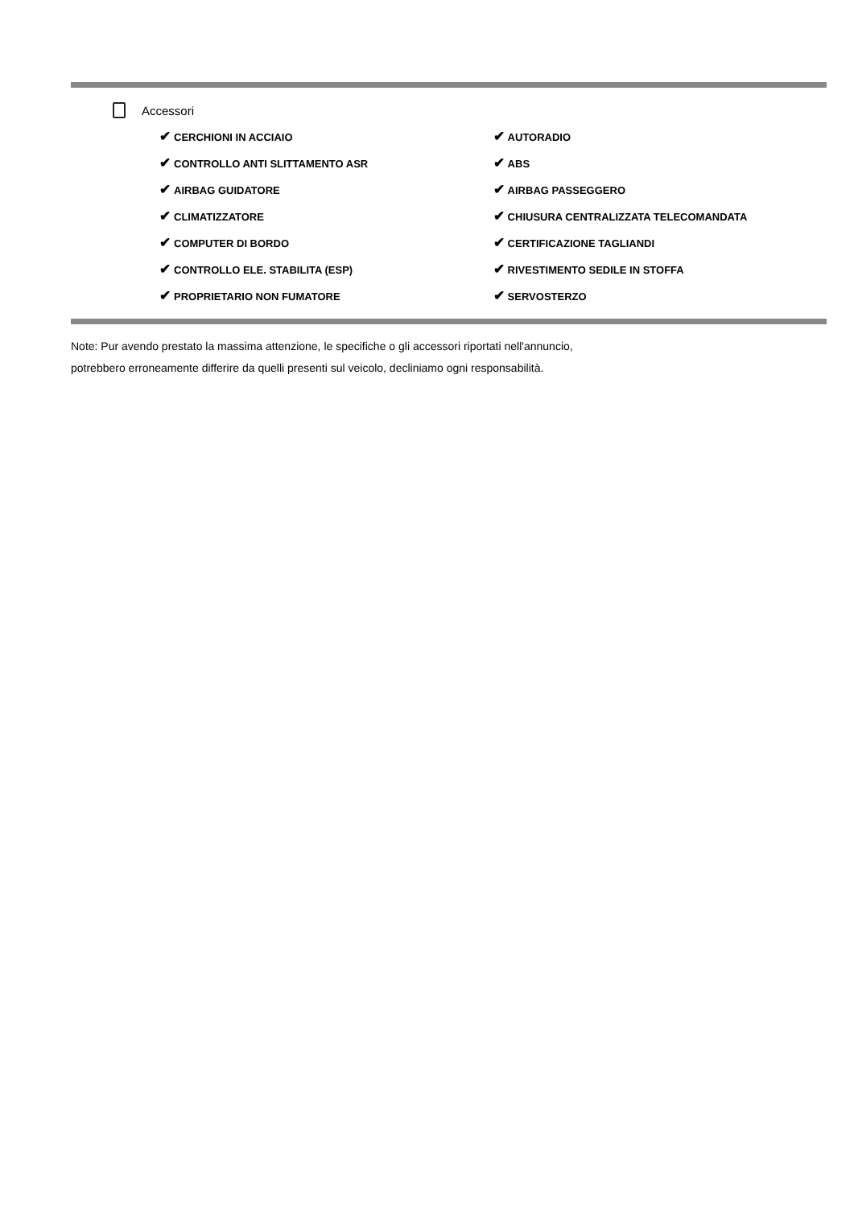Accessori
| ✔ CERCHIONI IN ACCIAIO | ✔ AUTORADIO |
| ✔ CONTROLLO ANTI SLITTAMENTO ASR | ✔ ABS |
| ✔ AIRBAG GUIDATORE | ✔ AIRBAG PASSEGGERO |
| ✔ CLIMATIZZATORE | ✔ CHIUSURA CENTRALIZZATA TELECOMANDATA |
| ✔ COMPUTER DI BORDO | ✔ CERTIFICAZIONE TAGLIANDI |
| ✔ CONTROLLO ELE. STABILITA (ESP) | ✔ RIVESTIMENTO SEDILE IN STOFFA |
| ✔ PROPRIETARIO NON FUMATORE | ✔ SERVOSTERZO |
Note: Pur avendo prestato la massima attenzione, le specifiche o gli accessori riportati nell'annuncio,
potrebbero erroneamente differire da quelli presenti sul veicolo, decliniamo ogni responsabilità.